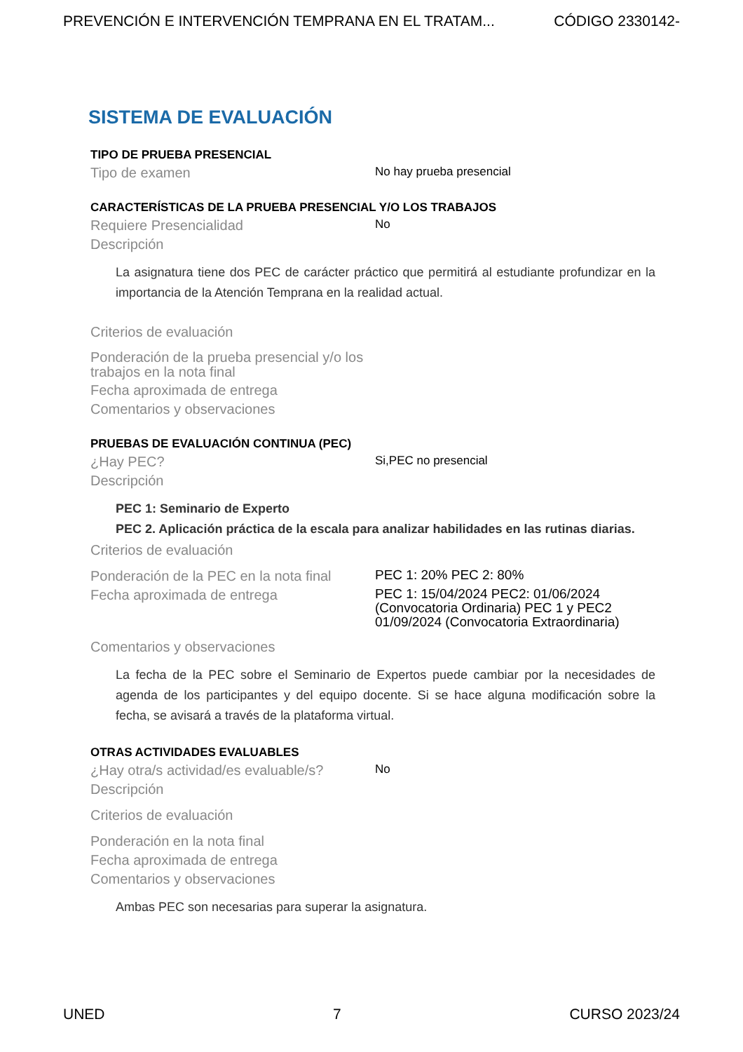PREVENCIÓN E INTERVENCIÓN TEMPRANA EN EL TRATAM... CÓDIGO 2330142-
SISTEMA DE EVALUACIÓN
TIPO DE PRUEBA PRESENCIAL
Tipo de examen No hay prueba presencial
CARACTERÍSTICAS DE LA PRUEBA PRESENCIAL Y/O LOS TRABAJOS
Requiere Presencialidad No
Descripción
La asignatura tiene dos PEC de carácter práctico que permitirá al estudiante profundizar en la importancia de la Atención Temprana en la realidad actual.
Criterios de evaluación
Ponderación de la prueba presencial y/o los trabajos en la nota final
Fecha aproximada de entrega
Comentarios y observaciones
PRUEBAS DE EVALUACIÓN CONTINUA (PEC)
¿Hay PEC? Si,PEC no presencial
Descripción
PEC 1: Seminario de Experto
PEC 2. Aplicación práctica de la escala para analizar habilidades en las rutinas diarias.
Criterios de evaluación
Ponderación de la PEC en la nota final PEC 1: 20% PEC 2: 80%
Fecha aproximada de entrega PEC 1: 15/04/2024 PEC2: 01/06/2024 (Convocatoria Ordinaria) PEC 1 y PEC2 01/09/2024 (Convocatoria Extraordinaria)
Comentarios y observaciones
La fecha de la PEC sobre el Seminario de Expertos puede cambiar por la necesidades de agenda de los participantes y del equipo docente. Si se hace alguna modificación sobre la fecha, se avisará a través de la plataforma virtual.
OTRAS ACTIVIDADES EVALUABLES
¿Hay otra/s actividad/es evaluable/s? No
Descripción
Criterios de evaluación
Ponderación en la nota final
Fecha aproximada de entrega
Comentarios y observaciones
Ambas PEC son necesarias para superar la asignatura.
UNED 7 CURSO 2023/24